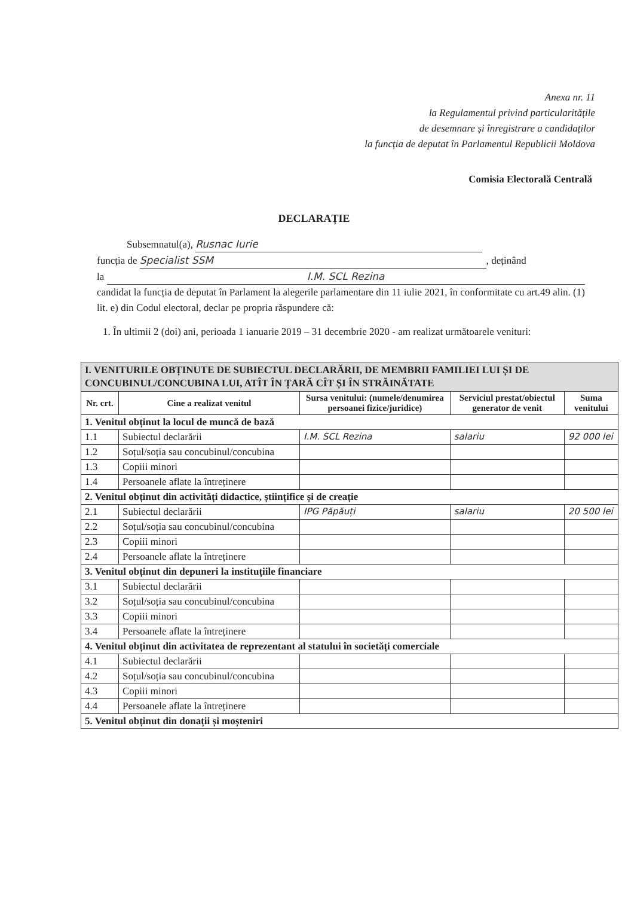Anexa nr. 11
la Regulamentul privind particularitățile
de desemnare și înregistrare a candidaților
la funcția de deputat în Parlamentul Republicii Moldova
Comisia Electorală Centrală
DECLARAȚIE
Subsemnatul(a), Rusnac Iurie
funcția de Specialist SSM, deținând
la I.M. SCL Rezina
candidat la funcția de deputat în Parlament la alegerile parlamentare din 11 iulie 2021, în conformitate cu art.49 alin. (1) lit. e) din Codul electoral, declar pe propria răspundere că:
1. În ultimii 2 (doi) ani, perioada 1 ianuarie 2019 – 31 decembrie 2020 - am realizat următoarele venituri:
| I. VENITURILE OBȚINUTE DE SUBIECTUL DECLARĂRII, DE MEMBRII FAMILIEI LUI ȘI DE CONCUBINUL/CONCUBINA LUI, ATÎT ÎN ȚARĂ CÎT ȘI ÎN STRĂINĂTATE | | | | |
| Nr. crt. | Cine a realizat venitul | Sursa venitului: (numele/denumirea persoanei fizice/juridice) | Serviciul prestat/obiectul generator de venit | Suma venitului |
| 1. Venitul obținut la locul de muncă de bază | | | | |
| 1.1 | Subiectul declarării | I.M. SCL Rezina | salariu | 92 000 lei |
| 1.2 | Soțul/soția sau concubinul/concubina | | | |
| 1.3 | Copiii minori | | | |
| 1.4 | Persoanele aflate la întreținere | | | |
| 2. Venitul obținut din activități didactice, științifice și de creație | | | | |
| 2.1 | Subiectul declarării | IPG Păpăuți | salariu | 20 500 lei |
| 2.2 | Soțul/soția sau concubinul/concubina | | | |
| 2.3 | Copiii minori | | | |
| 2.4 | Persoanele aflate la întreținere | | | |
| 3. Venitul obținut din depuneri la instituțiile financiare | | | | |
| 3.1 | Subiectul declarării | | | |
| 3.2 | Soțul/soția sau concubinul/concubina | | | |
| 3.3 | Copiii minori | | | |
| 3.4 | Persoanele aflate la întreținere | | | |
| 4. Venitul obținut din activitatea de reprezentant al statului în societăți comerciale | | | | |
| 4.1 | Subiectul declarării | | | |
| 4.2 | Soțul/soția sau concubinul/concubina | | | |
| 4.3 | Copiii minori | | | |
| 4.4 | Persoanele aflate la întreținere | | | |
| 5. Venitul obținut din donații și moșteniri | | | | |